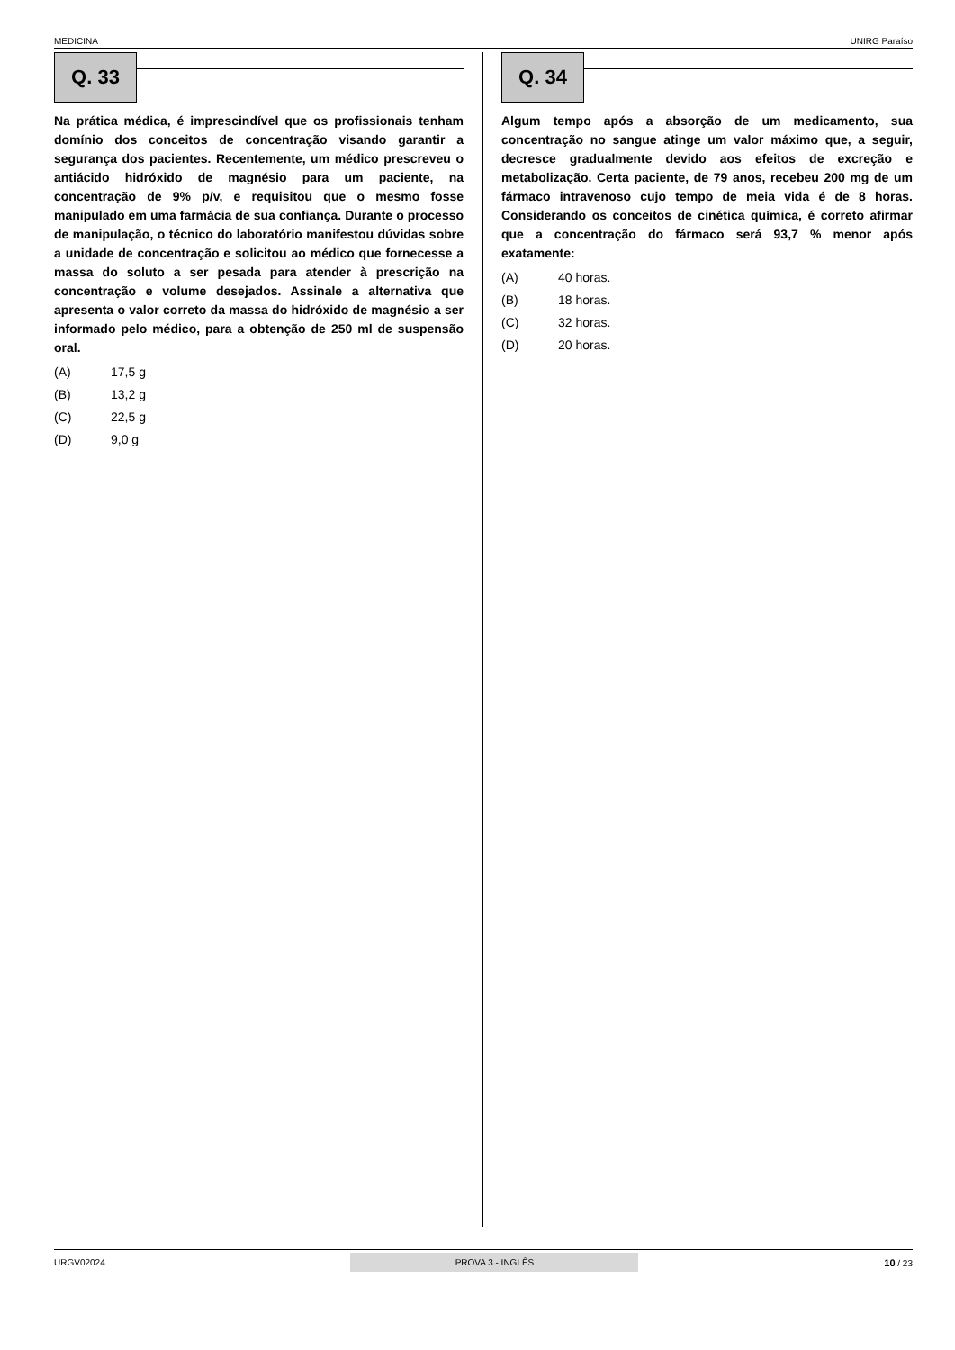MEDICINA UNIRG Paraíso
Q. 33
Na prática médica, é imprescindível que os profissionais tenham domínio dos conceitos de concentração visando garantir a segurança dos pacientes. Recentemente, um médico prescreveu o antiácido hidróxido de magnésio para um paciente, na concentração de 9% p/v, e requisitou que o mesmo fosse manipulado em uma farmácia de sua confiança. Durante o processo de manipulação, o técnico do laboratório manifestou dúvidas sobre a unidade de concentração e solicitou ao médico que fornecesse a massa do soluto a ser pesada para atender à prescrição na concentração e volume desejados. Assinale a alternativa que apresenta o valor correto da massa do hidróxido de magnésio a ser informado pelo médico, para a obtenção de 250 ml de suspensão oral.
(A) 17,5 g
(B) 13,2 g
(C) 22,5 g
(D) 9,0 g
Q. 34
Algum tempo após a absorção de um medicamento, sua concentração no sangue atinge um valor máximo que, a seguir, decresce gradualmente devido aos efeitos de excreção e metabolização. Certa paciente, de 79 anos, recebeu 200 mg de um fármaco intravenoso cujo tempo de meia vida é de 8 horas. Considerando os conceitos de cinética química, é correto afirmar que a concentração do fármaco será 93,7 % menor após exatamente:
(A) 40 horas.
(B) 18 horas.
(C) 32 horas.
(D) 20 horas.
URGV02024 PROVA 3 - INGLÊS 10 / 23